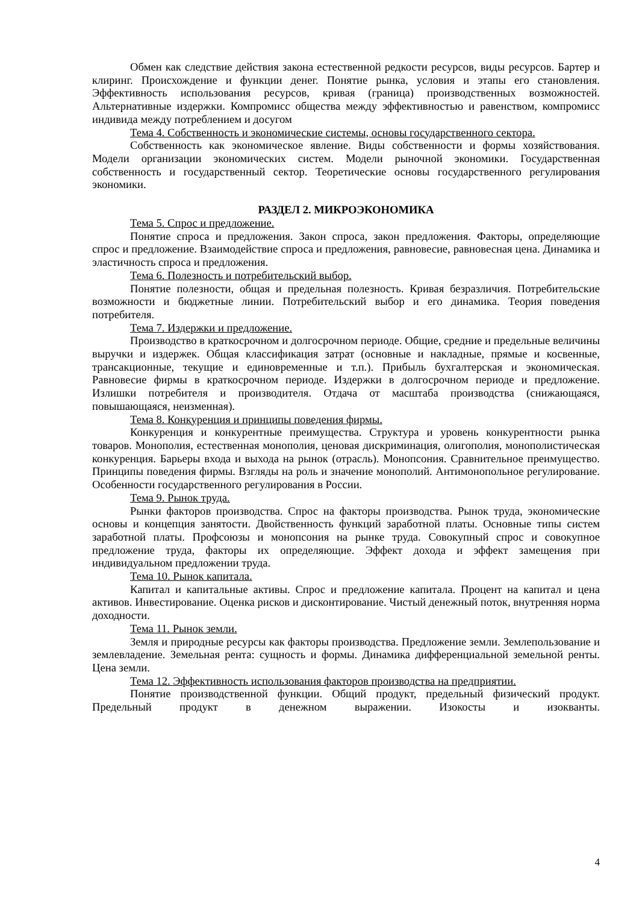Обмен как следствие действия закона естественной редкости ресурсов, виды ресурсов. Бартер и клиринг. Происхождение и функции денег. Понятие рынка, условия и этапы его становления. Эффективность использования ресурсов, кривая (граница) производственных возможностей. Альтернативные издержки. Компромисс общества между эффективностью и равенством, компромисс индивида между потреблением и досугом
Тема 4. Собственность и экономические системы, основы государственного сектора.
Собственность как экономическое явление. Виды собственности и формы хозяйствования. Модели организации экономических систем. Модели рыночной экономики. Государственная собственность и государственный сектор. Теоретические основы государственного регулирования экономики.
РАЗДЕЛ 2. МИКРОЭКОНОМИКА
Тема 5. Спрос и предложение.
Понятие спроса и предложения. Закон спроса, закон предложения. Факторы, определяющие спрос и предложение. Взаимодействие спроса и предложения, равновесие, равновесная цена. Динамика и эластичность спроса и предложения.
Тема 6. Полезность и потребительский выбор.
Понятие полезности, общая и предельная полезность. Кривая безразличия. Потребительские возможности и бюджетные линии. Потребительский выбор и его динамика. Теория поведения потребителя.
Тема 7. Издержки и предложение.
Производство в краткосрочном и долгосрочном периоде. Общие, средние и предельные величины выручки и издержек. Общая классификация затрат (основные и накладные, прямые и косвенные, трансакционные, текущие и единовременные и т.п.). Прибыль бухгалтерская и экономическая. Равновесие фирмы в краткосрочном периоде. Издержки в долгосрочном периоде и предложение. Излишки потребителя и производителя. Отдача от масштаба производства (снижающаяся, повышающаяся, неизменная).
Тема 8. Конкуренция и принципы поведения фирмы.
Конкуренция и конкурентные преимущества. Структура и уровень конкурентности рынка товаров. Монополия, естественная монополия, ценовая дискриминация, олигополия, монополистическая конкуренция. Барьеры входа и выхода на рынок (отрасль). Монопсония. Сравнительное преимущество. Принципы поведения фирмы. Взгляды на роль и значение монополий. Антимонопольное регулирование. Особенности государственного регулирования в России.
Тема 9. Рынок труда.
Рынки факторов производства. Спрос на факторы производства. Рынок труда, экономические основы и концепция занятости. Двойственность функций заработной платы. Основные типы систем заработной платы. Профсоюзы и монопсония на рынке труда. Совокупный спрос и совокупное предложение труда, факторы их определяющие. Эффект дохода и эффект замещения при индивидуальном предложении труда.
Тема 10. Рынок капитала.
Капитал и капитальные активы. Спрос и предложение капитала. Процент на капитал и цена активов. Инвестирование. Оценка рисков и дисконтирование. Чистый денежный поток, внутренняя норма доходности.
Тема 11. Рынок земли.
Земля и природные ресурсы как факторы производства. Предложение земли. Землепользование и землевладение. Земельная рента: сущность и формы. Динамика дифференциальной земельной ренты. Цена земли.
Тема 12. Эффективность использования факторов производства на предприятии.
Понятие производственной функции. Общий продукт, предельный физический продукт. Предельный продукт в денежном выражении. Изокосты и изокванты.
4